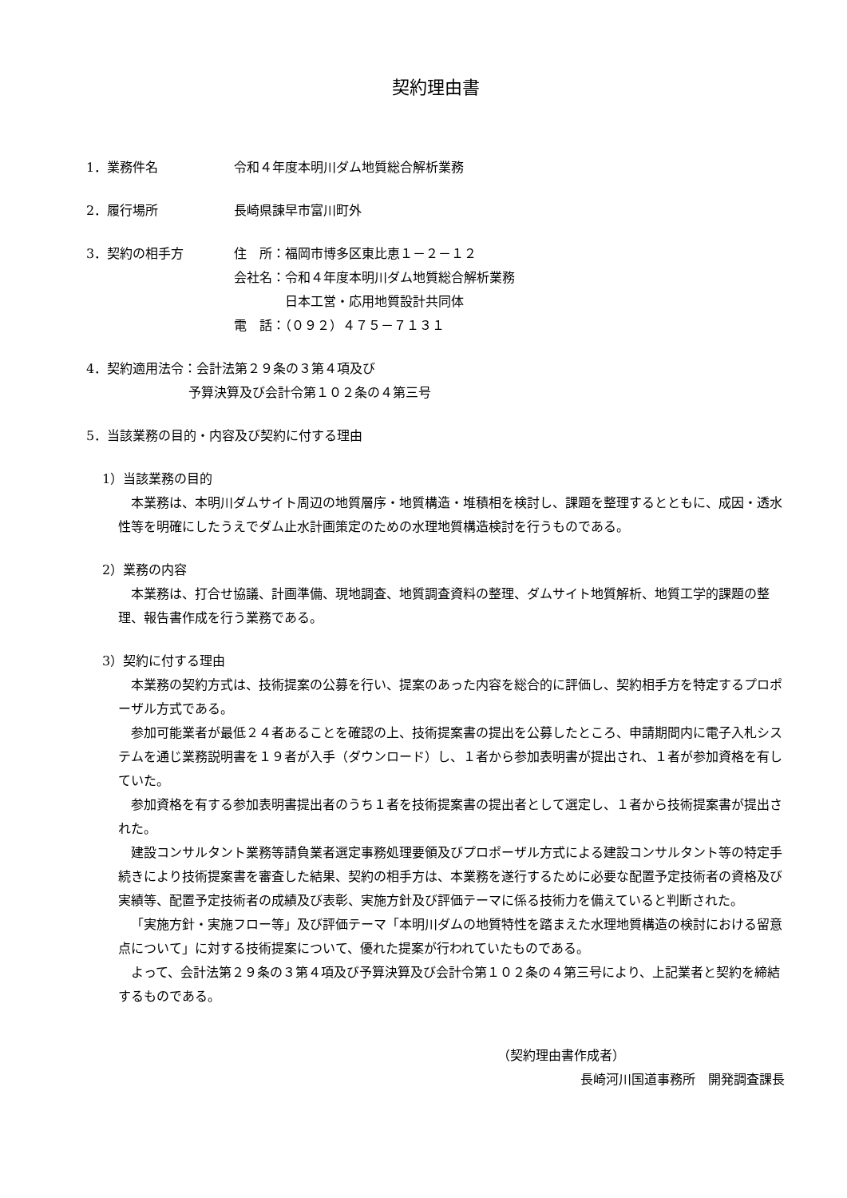契約理由書
1．業務件名 令和４年度本明川ダム地質総合解析業務
2．履行場所 長崎県諫早市富川町外
3．契約の相手方 住　所：福岡市博多区東比恵１－２－１２
会社名：令和４年度本明川ダム地質総合解析業務
　　　　日本工営・応用地質設計共同体
電　話：（０９２）４７５－７１３１
4．契約適用法令：会計法第２９条の３第４項及び
　　　　　　　　予算決算及び会計令第１０２条の４第三号
5．当該業務の目的・内容及び契約に付する理由
1）当該業務の目的
本業務は、本明川ダムサイト周辺の地質層序・地質構造・堆積相を検討し、課題を整理するとともに、成因・透水性等を明確にしたうえでダム止水計画策定のための水理地質構造検討を行うものである。
2）業務の内容
本業務は、打合せ協議、計画準備、現地調査、地質調査資料の整理、ダムサイト地質解析、地質工学的課題の整理、報告書作成を行う業務である。
3）契約に付する理由
本業務の契約方式は、技術提案の公募を行い、提案のあった内容を総合的に評価し、契約相手方を特定するプロポーザル方式である。
参加可能業者が最低２４者あることを確認の上、技術提案書の提出を公募したところ、申請期間内に電子入札システムを通じ業務説明書を１９者が入手（ダウンロード）し、１者から参加表明書が提出され、１者が参加資格を有していた。
参加資格を有する参加表明書提出者のうち１者を技術提案書の提出者として選定し、１者から技術提案書が提出された。
建設コンサルタント業務等請負業者選定事務処理要領及びプロポーザル方式による建設コンサルタント等の特定手続きにより技術提案書を審査した結果、契約の相手方は、本業務を遂行するために必要な配置予定技術者の資格及び実績等、配置予定技術者の成績及び表彰、実施方針及び評価テーマに係る技術力を備えていると判断された。
「実施方針・実施フロー等」及び評価テーマ「本明川ダムの地質特性を踏まえた水理地質構造の検討における留意点について」に対する技術提案について、優れた提案が行われていたものである。
よって、会計法第２９条の３第４項及び予算決算及び会計令第１０２条の４第三号により、上記業者と契約を締結するものである。
（契約理由書作成者）
長崎河川国道事務所　開発調査課長